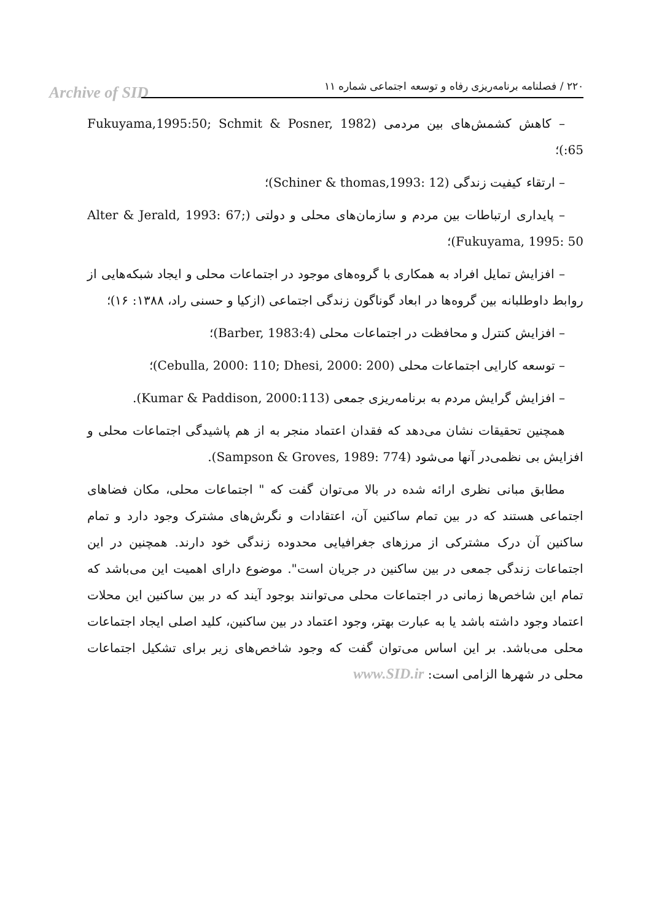Archive of SID ۲۲۰ / فصلنامه برنامه‌ریزی رفاه و توسعه اجتماعی شماره ۱۱
– کاهش کشمش‌های بین مردمی (Fukuyama,1995:50; Schmit & Posner, 1982 :65)؛
– ارتقاء کیفیت زندگی (Schiner & thomas,1993: 12)؛
– پایداری ارتباطات بین مردم و سازمان‌های محلی و دولتی (Alter & Jerald, 1993: 67; Fukuyama, 1995: 50)؛
– افزایش تمایل افراد به همکاری با گروه‌های موجود در اجتماعات محلی و ایجاد شبکه‌هایی از روابط داوطلبانه بین گروه‌ها در ابعاد گوناگون زندگی اجتماعی (ازکیا و حسنی راد، ۱۳۸۸: ۱۶)؛
– افزایش کنترل و محافظت در اجتماعات محلی (Barber, 1983:4)؛
– توسعه کارایی اجتماعات محلی (Cebulla, 2000: 110; Dhesi, 2000: 200)؛
– افزایش گرایش مردم به برنامه‌ریزی جمعی (Kumar & Paddison, 2000:113).
همچنین تحقیقات نشان می‌دهد که فقدان اعتماد منجر به از هم پاشیدگی اجتماعات محلی و افزایش بی نظمی‌در آنها می‌شود (Sampson & Groves, 1989: 774).
مطابق مبانی نظری ارائه شده در بالا می‌توان گفت که " اجتماعات محلی، مکان فضاهای اجتماعی هستند که در بین تمام ساکنین آن، اعتقادات و نگرش‌های مشترک وجود دارد و تمام ساکنین آن درک مشترکی از مرزهای جغرافیایی محدوده زندگی خود دارند. همچنین در این اجتماعات زندگی جمعی در بین ساکنین در جریان است". موضوع دارای اهمیت این می‌باشد که تمام این شاخص‌ها زمانی در اجتماعات محلی می‌توانند بوجود آیند که در بین ساکنین این محلات اعتماد وجود داشته باشد یا به عبارت بهتر، وجود اعتماد در بین ساکنین، کلید اصلی ایجاد اجتماعات محلی می‌باشد. بر این اساس می‌توان گفت که وجود شاخص‌های زیر برای تشکیل اجتماعات محلی در شهرها الزامی است: www.SID.ir